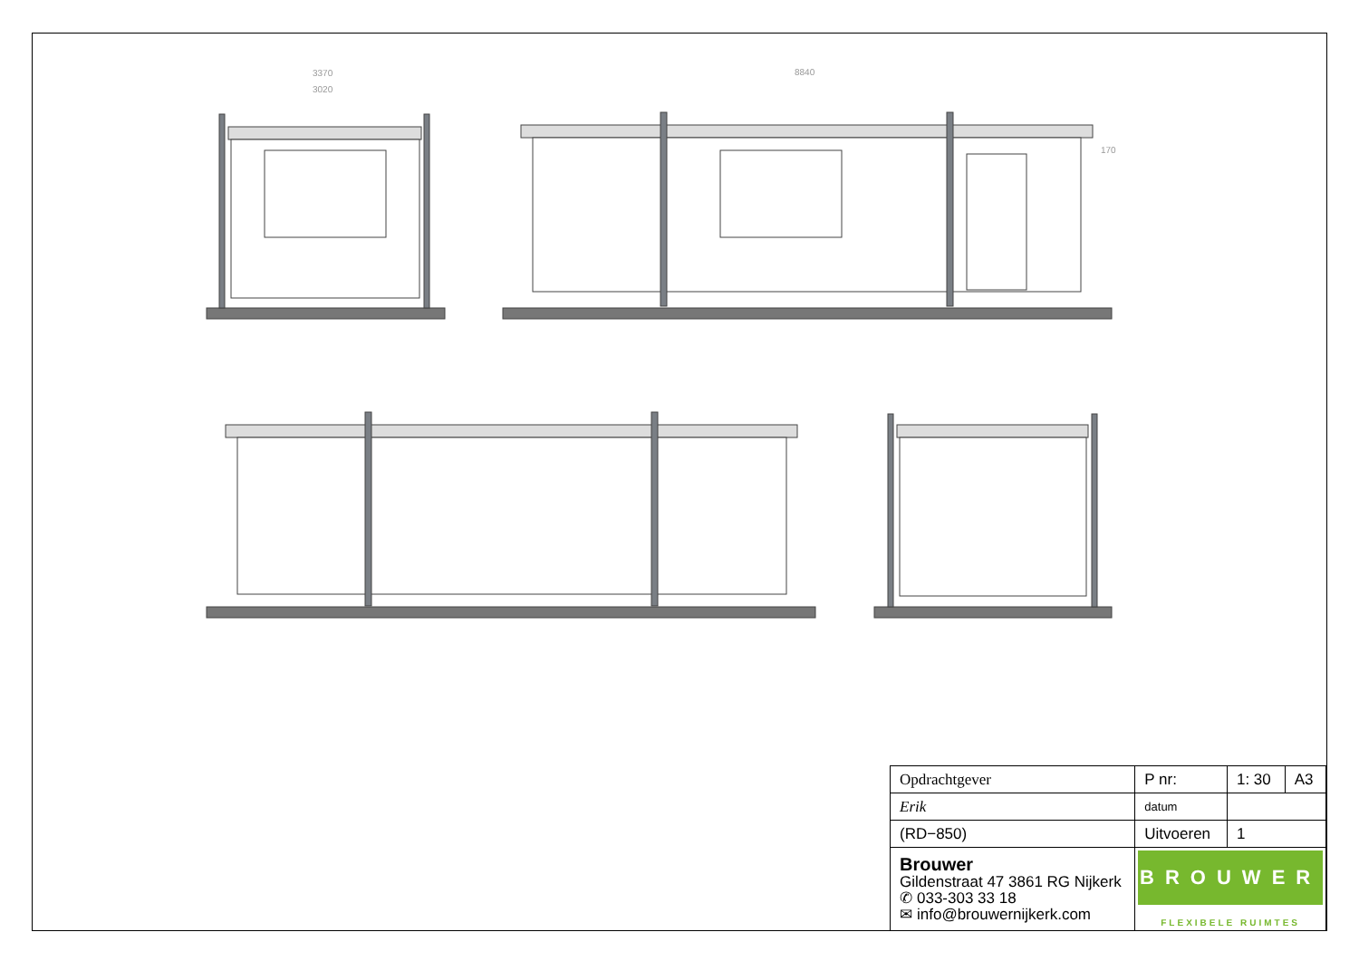3370
3020
8840
170
| Opdrachtgever | P nr: | 1: 30 | A3 |
| Erik | datum | | |
| (RD−850) | Uitvoeren | 1 | |
| Brouwer Gildenstraat 47 3861 RG Nijkerk ✆ 033-303 33 18 ✉ info@brouwernijkerk.com | BROUWER FLEXIBELE RUIMTES | | |